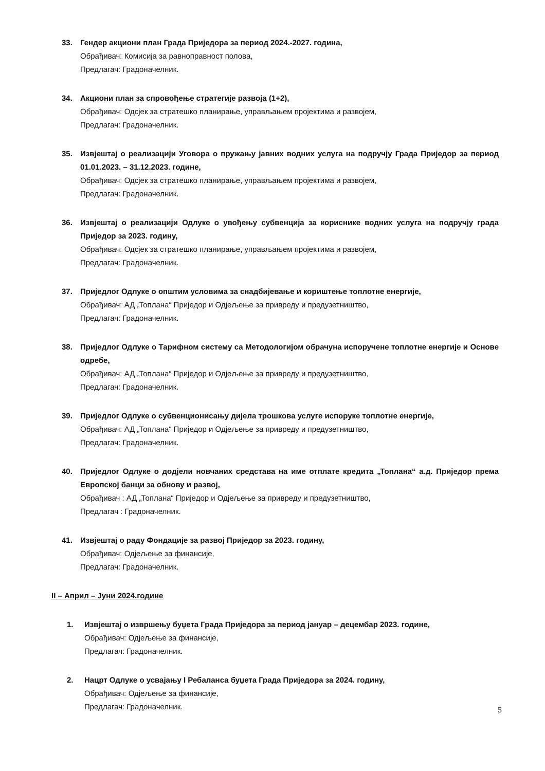33. Гендер акциони план Града Приједора за период 2024.-2027. година,
Обрађивач: Комисија за равноправност полова,
Предлагач: Градоначелник.
34. Акциони план за спровођење стратегије развоја (1+2),
Обрађивач: Одсјек за стратешко планирање, управљањем пројектима и развојем,
Предлагач: Градоначелник.
35. Извјештај о реализацији Уговора о пружању јавних водних услуга на подручју Града Приједор за период 01.01.2023. – 31.12.2023. године,
Обрађивач: Одсјек за стратешко планирање, управљањем пројектима и развојем,
Предлагач: Градоначелник.
36. Извјештај о реализацији Одлуке о увођењу субвенција за кориснике водних услуга на подручју града Приједор за 2023. годину,
Обрађивач: Одсјек за стратешко планирање, управљањем пројектима и развојем,
Предлагач: Градоначелник.
37. Приједлог Одлуке о општим условима за снадбијевање и кориштење топлотне енергије,
Обрађивач: АД „Топлана“ Приједор и Одјељење за привреду и предузетништво,
Предлагач: Градоначелник.
38. Приједлог Одлуке о Тарифном систему са Методологијом обрачуна испоручене топлотне енергије и Основе одребе,
Обрађивач: АД „Топлана“ Приједор и Одјељење за привреду и предузетништво,
Предлагач: Градоначелник.
39. Приједлог Одлуке о субвенционисању дијела трошкова услуге испоруке топлотне енергије,
Обрађивач: АД „Топлана“ Приједор и Одјељење за привреду и предузетништво,
Предлагач: Градоначелник.
40. Приједлог Одлуке о додјели новчаних средстава на име отплате кредита „Топлана“ а.д. Приједор према Европској банци за обнову и развој,
Обрађивач : АД „Топлана“ Приједор и Одјељење за привреду и предузетништво,
Предлагач : Градоначелник.
41. Извјештај о раду Фондације за развој Приједор за 2023. годину,
Обрађивач: Одјељење за финансије,
Предлагач: Градоначелник.
II – Април – Јуни 2024.године
1. Извјештај о извршењу буџета Града Приједора за период јануар – децембар 2023. године,
Обрађивач: Одјељење за финансије,
Предлагач: Градоначелник.
2. Нацрт Одлуке о усвајању I Ребаланса буџета Града Приједора за 2024. годину,
Обрађивач: Одјељење за финансије,
Предлагач: Градоначелник.
5